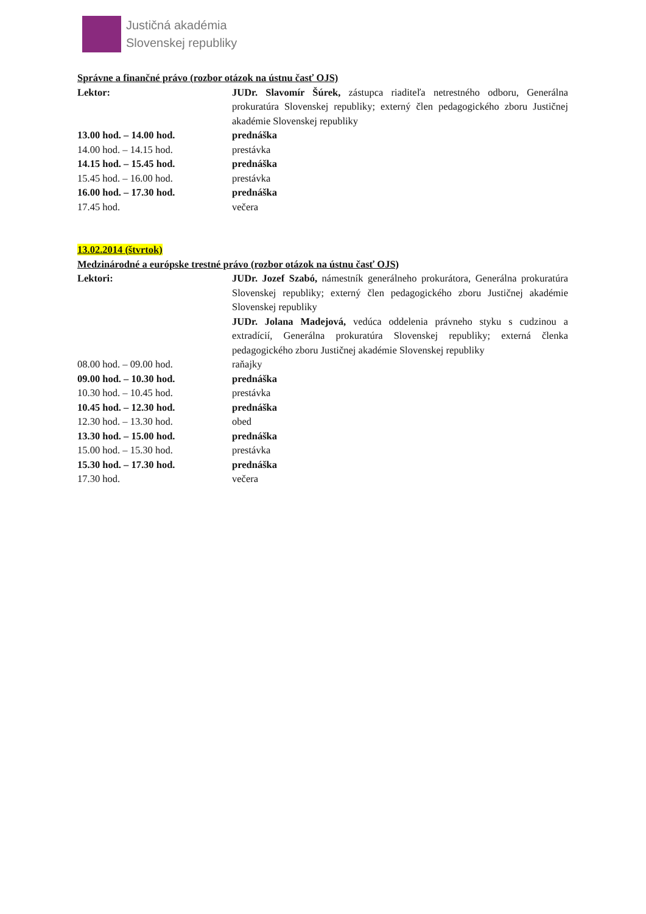Justičná akadémia
Slovenskej republiky
Správne a finančné právo (rozbor otázok na ústnu časť OJS)
Lektor: JUDr. Slavomír Šúrek, zástupca riaditeľa netrestného odboru, Generálna prokuratúra Slovenskej republiky; externý člen pedagogického zboru Justičnej akadémie Slovenskej republiky
13.00 hod. – 14.00 hod. prednáška
14.00 hod. – 14.15 hod. prestávka
14.15 hod. – 15.45 hod. prednáška
15.45 hod. – 16.00 hod. prestávka
16.00 hod. – 17.30 hod. prednáška
17.45 hod. večera
13.02.2014 (štvrtok)
Medzinárodné a európske trestné právo (rozbor otázok na ústnu časť OJS)
Lektori: JUDr. Jozef Szabó, námestník generálneho prokurátora, Generálna prokuratúra Slovenskej republiky; externý člen pedagogického zboru Justičnej akadémie Slovenskej republiky
JUDr. Jolana Madejová, vedúca oddelenia právneho styku s cudzinou a extradícií, Generálna prokuratúra Slovenskej republiky; externá členka pedagogického zboru Justičnej akadémie Slovenskej republiky
08.00 hod. – 09.00 hod. raňajky
09.00 hod. – 10.30 hod. prednáška
10.30 hod. – 10.45 hod. prestávka
10.45 hod. – 12.30 hod. prednáška
12.30 hod. – 13.30 hod. obed
13.30 hod. – 15.00 hod. prednáška
15.00 hod. – 15.30 hod. prestávka
15.30 hod. – 17.30 hod. prednáška
17.30 hod. večera